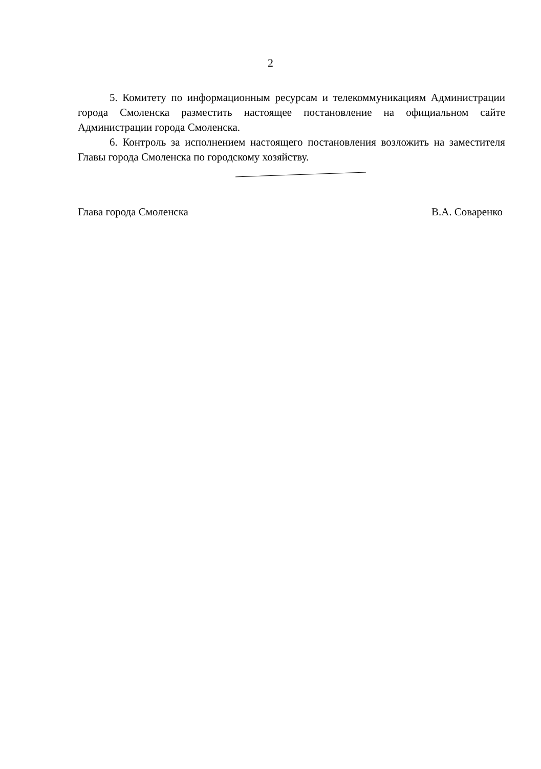2
5. Комитету по информационным ресурсам и телекоммуникациям Администрации города Смоленска разместить настоящее постановление на официальном сайте Администрации города Смоленска.
6. Контроль за исполнением настоящего постановления возложить на заместителя Главы города Смоленска по городскому хозяйству.
Глава города Смоленска В.А. Соваренко